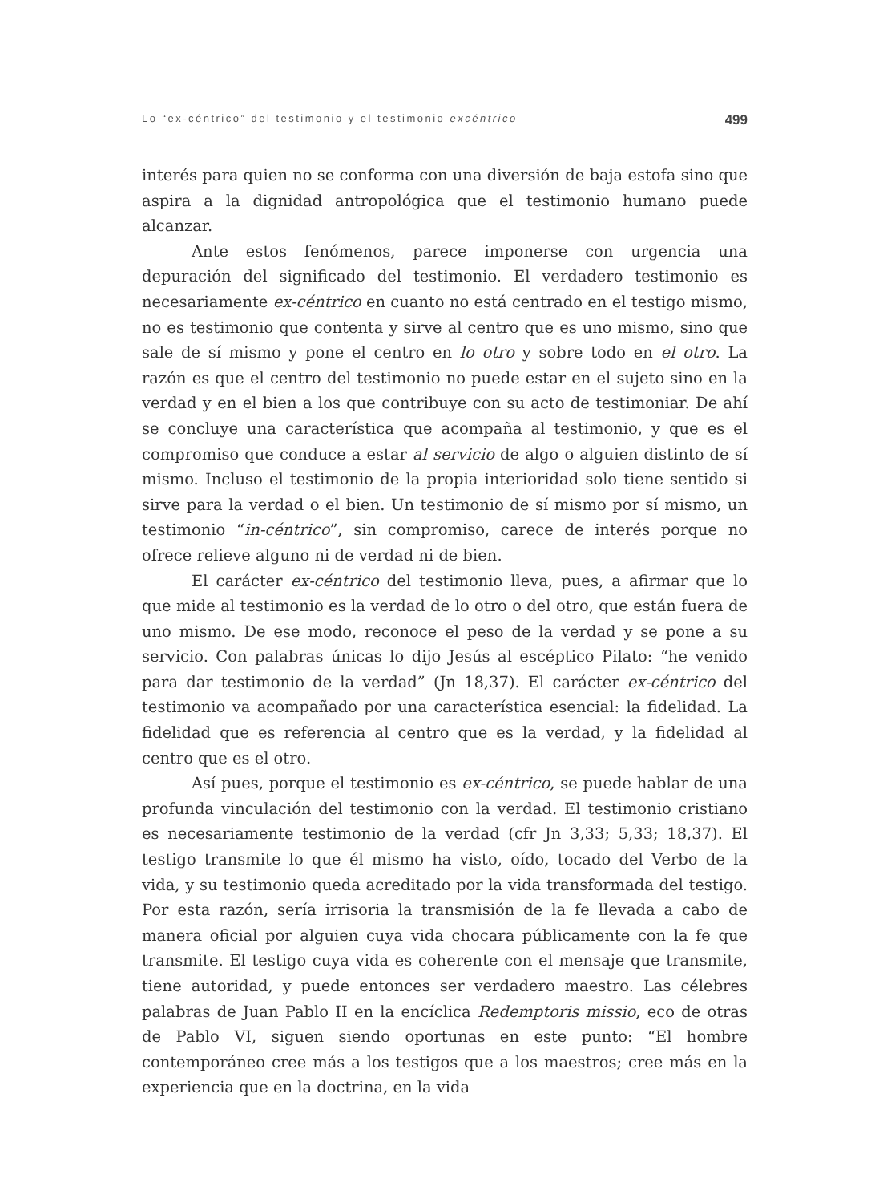Lo “ex-céntrico” del testimonio y el testimonio excéntrico 499
interés para quien no se conforma con una diversión de baja estofa sino que aspira a la dignidad antropológica que el testimonio humano puede alcanzar.
Ante estos fenómenos, parece imponerse con urgencia una depuración del significado del testimonio. El verdadero testimonio es necesariamente ex-céntrico en cuanto no está centrado en el testigo mismo, no es testimonio que contenta y sirve al centro que es uno mismo, sino que sale de sí mismo y pone el centro en lo otro y sobre todo en el otro. La razón es que el centro del testimonio no puede estar en el sujeto sino en la verdad y en el bien a los que contribuye con su acto de testimoniar. De ahí se concluye una característica que acompaña al testimonio, y que es el compromiso que conduce a estar al servicio de algo o alguien distinto de sí mismo. Incluso el testimonio de la propia interioridad solo tiene sentido si sirve para la verdad o el bien. Un testimonio de sí mismo por sí mismo, un testimonio “in-céntrico”, sin compromiso, carece de interés porque no ofrece relieve alguno ni de verdad ni de bien.
El carácter ex-céntrico del testimonio lleva, pues, a afirmar que lo que mide al testimonio es la verdad de lo otro o del otro, que están fuera de uno mismo. De ese modo, reconoce el peso de la verdad y se pone a su servicio. Con palabras únicas lo dijo Jesús al escéptico Pilato: “he venido para dar testimonio de la verdad” (Jn 18,37). El carácter ex-céntrico del testimonio va acompañado por una característica esencial: la fidelidad. La fidelidad que es referencia al centro que es la verdad, y la fidelidad al centro que es el otro.
Así pues, porque el testimonio es ex-céntrico, se puede hablar de una profunda vinculación del testimonio con la verdad. El testimonio cristiano es necesariamente testimonio de la verdad (cfr Jn 3,33; 5,33; 18,37). El testigo transmite lo que él mismo ha visto, oído, tocado del Verbo de la vida, y su testimonio queda acreditado por la vida transformada del testigo. Por esta razón, sería irrisoria la transmisión de la fe llevada a cabo de manera oficial por alguien cuya vida chocara públicamente con la fe que transmite. El testigo cuya vida es coherente con el mensaje que transmite, tiene autoridad, y puede entonces ser verdadero maestro. Las célebres palabras de Juan Pablo II en la encíclica Redemptoris missio, eco de otras de Pablo VI, siguen siendo oportunas en este punto: “El hombre contemporáneo cree más a los testigos que a los maestros; cree más en la experiencia que en la doctrina, en la vida